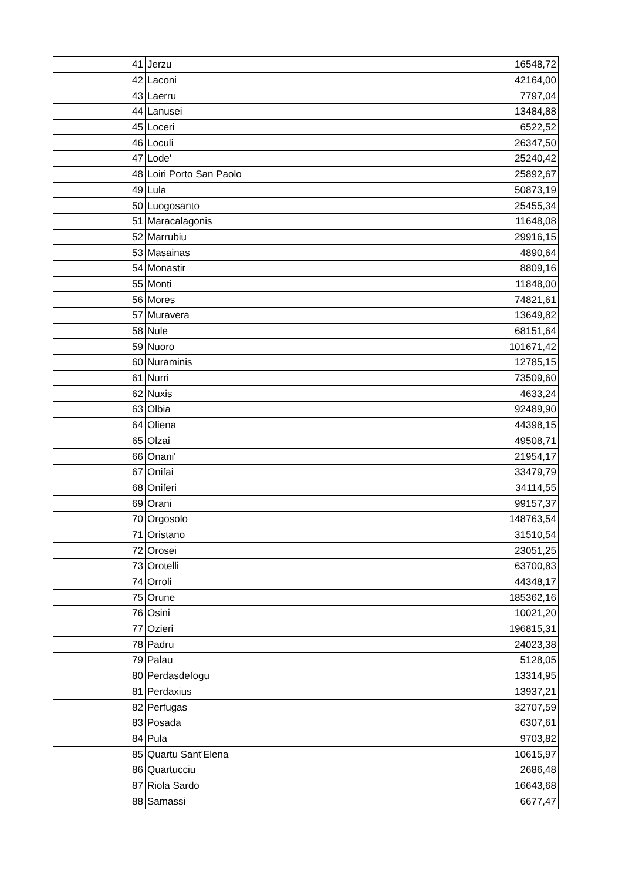| 41 | Jerzu | 16548,72 |
| 42 | Laconi | 42164,00 |
| 43 | Laerru | 7797,04 |
| 44 | Lanusei | 13484,88 |
| 45 | Loceri | 6522,52 |
| 46 | Loculi | 26347,50 |
| 47 | Lode' | 25240,42 |
| 48 | Loiri Porto San Paolo | 25892,67 |
| 49 | Lula | 50873,19 |
| 50 | Luogosanto | 25455,34 |
| 51 | Maracalagonis | 11648,08 |
| 52 | Marrubiu | 29916,15 |
| 53 | Masainas | 4890,64 |
| 54 | Monastir | 8809,16 |
| 55 | Monti | 11848,00 |
| 56 | Mores | 74821,61 |
| 57 | Muravera | 13649,82 |
| 58 | Nule | 68151,64 |
| 59 | Nuoro | 101671,42 |
| 60 | Nuraminis | 12785,15 |
| 61 | Nurri | 73509,60 |
| 62 | Nuxis | 4633,24 |
| 63 | Olbia | 92489,90 |
| 64 | Oliena | 44398,15 |
| 65 | Olzai | 49508,71 |
| 66 | Onani' | 21954,17 |
| 67 | Onifai | 33479,79 |
| 68 | Oniferi | 34114,55 |
| 69 | Orani | 99157,37 |
| 70 | Orgosolo | 148763,54 |
| 71 | Oristano | 31510,54 |
| 72 | Orosei | 23051,25 |
| 73 | Orotelli | 63700,83 |
| 74 | Orroli | 44348,17 |
| 75 | Orune | 185362,16 |
| 76 | Osini | 10021,20 |
| 77 | Ozieri | 196815,31 |
| 78 | Padru | 24023,38 |
| 79 | Palau | 5128,05 |
| 80 | Perdasdefogu | 13314,95 |
| 81 | Perdaxius | 13937,21 |
| 82 | Perfugas | 32707,59 |
| 83 | Posada | 6307,61 |
| 84 | Pula | 9703,82 |
| 85 | Quartu Sant'Elena | 10615,97 |
| 86 | Quartucciu | 2686,48 |
| 87 | Riola Sardo | 16643,68 |
| 88 | Samassi | 6677,47 |